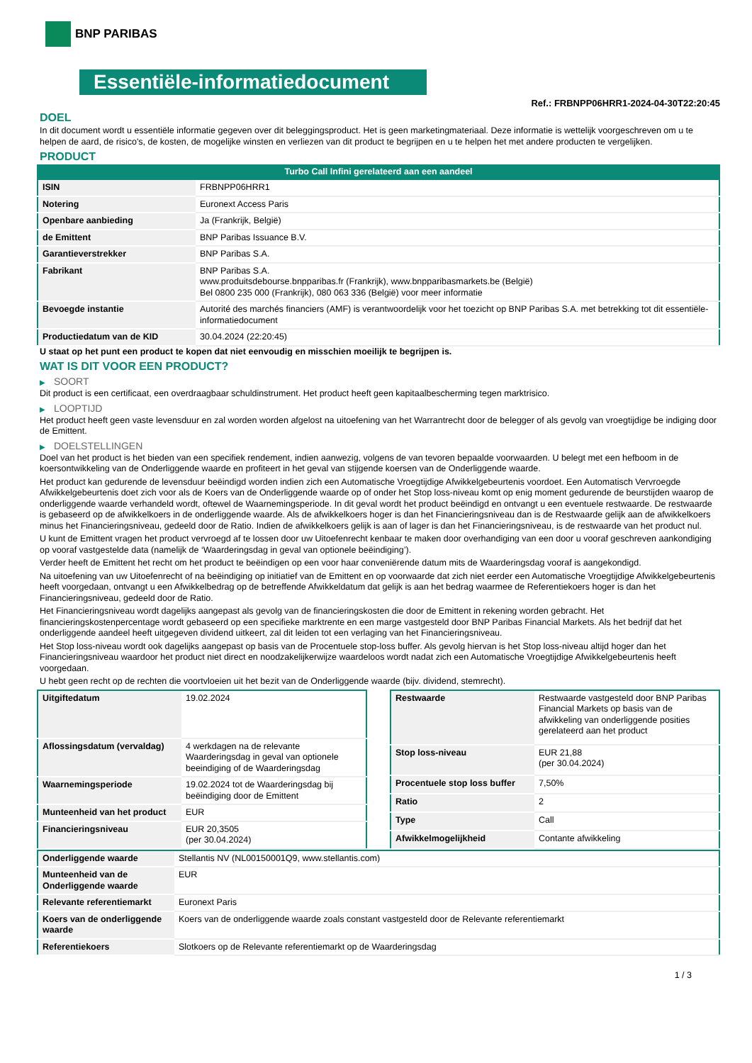BNP PARIBAS
Essentiële-informatiedocument
Ref.: FRBNPP06HRR1-2024-04-30T22:20:45
DOEL
In dit document wordt u essentiële informatie gegeven over dit beleggingsproduct. Het is geen marketingmateriaal. Deze informatie is wettelijk voorgeschreven om u te helpen de aard, de risico's, de kosten, de mogelijke winsten en verliezen van dit product te begrijpen en u te helpen het met andere producten te vergelijken.
PRODUCT
Turbo Call Infini gerelateerd aan een aandeel
| ISIN | FRBNPP06HRR1 |
| Notering | Euronext Access Paris |
| Openbare aanbieding | Ja (Frankrijk, België) |
| de Emittent | BNP Paribas Issuance B.V. |
| Garantieverstrekker | BNP Paribas S.A. |
| Fabrikant | BNP Paribas S.A. www.produitsdebourse.bnpparibas.fr (Frankrijk), www.bnpparibasmarkets.be (België) Bel 0800 235 000 (Frankrijk), 080 063 336 (België) voor meer informatie |
| Bevoegde instantie | Autorité des marchés financiers (AMF) is verantwoordelijk voor het toezicht op BNP Paribas S.A. met betrekking tot dit essentiële-informatiedocument |
| Productiedatum van de KID | 30.04.2024 (22:20:45) |
U staat op het punt een product te kopen dat niet eenvoudig en misschien moeilijk te begrijpen is.
WAT IS DIT VOOR EEN PRODUCT?
▶ SOORT
Dit product is een certificaat, een overdraagbaar schuldinstrument. Het product heeft geen kapitaalbescherming tegen marktrisico.
▶ LOOPTIJD
Het product heeft geen vaste levensduur en zal worden worden afgelost na uitoefening van het Warrantrecht door de belegger of als gevolg van vroegtijdige be indiging door de Emittent.
▶ DOELSTELLINGEN
Doel van het product is het bieden van een specifiek rendement, indien aanwezig, volgens de van tevoren bepaalde voorwaarden. U belegt met een hefboom in de koersontwikkeling van de Onderliggende waarde en profiteert in het geval van stijgende koersen van de Onderliggende waarde.
Het product kan gedurende de levensduur beëindigd worden indien zich een Automatische Vroegtijdige Afwikkelgebeurtenis voordoet. Een Automatisch Vervroegde Afwikkelgebeurtenis doet zich voor als de Koers van de Onderliggende waarde op of onder het Stop loss-niveau komt op enig moment gedurende de beurstijden waarop de onderliggende waarde verhandeld wordt, oftewel de Waarnemingsperiode. In dit geval wordt het product beëindigd en ontvangt u een eventuele restwaarde. De restwaarde is gebaseerd op de afwikkelkoers in de onderliggende waarde. Als de afwikkelkoers hoger is dan het Financieringsniveau dan is de Restwaarde gelijk aan de afwikkelkoers minus het Financieringsniveau, gedeeld door de Ratio. Indien de afwikkelkoers gelijk is aan of lager is dan het Financieringsniveau, is de restwaarde van het product nul.
U kunt de Emittent vragen het product vervroegd af te lossen door uw Uitoefenrecht kenbaar te maken door overhandiging van een door u vooraf geschreven aankondiging op vooraf vastgestelde data (namelijk de ‘Waarderingsdag in geval van optionele beëindiging’).
Verder heeft de Emittent het recht om het product te beëindigen op een voor haar conveniërende datum mits de Waarderingsdag vooraf is aangekondigd.
Na uitoefening van uw Uitoefenrecht of na beëindiging op initiatief van de Emittent en op voorwaarde dat zich niet eerder een Automatische Vroegtijdige Afwikkelgebeurtenis heeft voorgedaan, ontvangt u een Afwikkelbedrag op de betreffende Afwikkeldatum dat gelijk is aan het bedrag waarmee de Referentiekoers hoger is dan het Financieringsniveau, gedeeld door de Ratio.
Het Financieringsniveau wordt dagelijks aangepast als gevolg van de financieringskosten die door de Emittent in rekening worden gebracht. Het financieringskostenpercentage wordt gebaseerd op een specifieke marktrente en een marge vastgesteld door BNP Paribas Financial Markets. Als het bedrijf dat het onderliggende aandeel heeft uitgegeven dividend uitkeert, zal dit leiden tot een verlaging van het Financieringsniveau.
Het Stop loss-niveau wordt ook dagelijks aangepast op basis van de Procentuele stop-loss buffer. Als gevolg hiervan is het Stop loss-niveau altijd hoger dan het Financieringsniveau waardoor het product niet direct en noodzakelijkerwijze waardeloos wordt nadat zich een Automatische Vroegtijdige Afwikkelgebeurtenis heeft voorgedaan.
U hebt geen recht op de rechten die voortvloeien uit het bezit van de Onderliggende waarde (bijv. dividend, stemrecht).
| Uitgiftedatum | 19.02.2024 |
| Aflossingsdatum (vervaldag) | 4 werkdagen na de relevante Waarderingsdag in geval van optionele beeindiging of de Waarderingsdag |
| Waarnemingsperiode | 19.02.2024 tot de Waarderingsdag bij beëindiging door de Emittent |
| Munteenheid van het product | EUR |
| Financieringsniveau | EUR 20,3505 (per 30.04.2024) |
| Restwaarde | Restwaarde vastgesteld door BNP Paribas Financial Markets op basis van de afwikkeling van onderliggende posities gerelateerd aan het product |
| Stop loss-niveau | EUR 21,88 (per 30.04.2024) |
| Procentuele stop loss buffer | 7,50% |
| Ratio | 2 |
| Type | Call |
| Afwikkelmogelijkheid | Contante afwikkeling |
| Onderliggende waarde | Stellantis NV (NL00150001Q9, www.stellantis.com) |
| Munteenheid van de Onderliggende waarde | EUR |
| Relevante referentiemarkt | Euronext Paris |
| Koers van de onderliggende waarde | Koers van de onderliggende waarde zoals constant vastgesteld door de Relevante referentiemarkt |
| Referentiekoers | Slotkoers op de Relevante referentiemarkt op de Waarderingsdag |
1 / 3